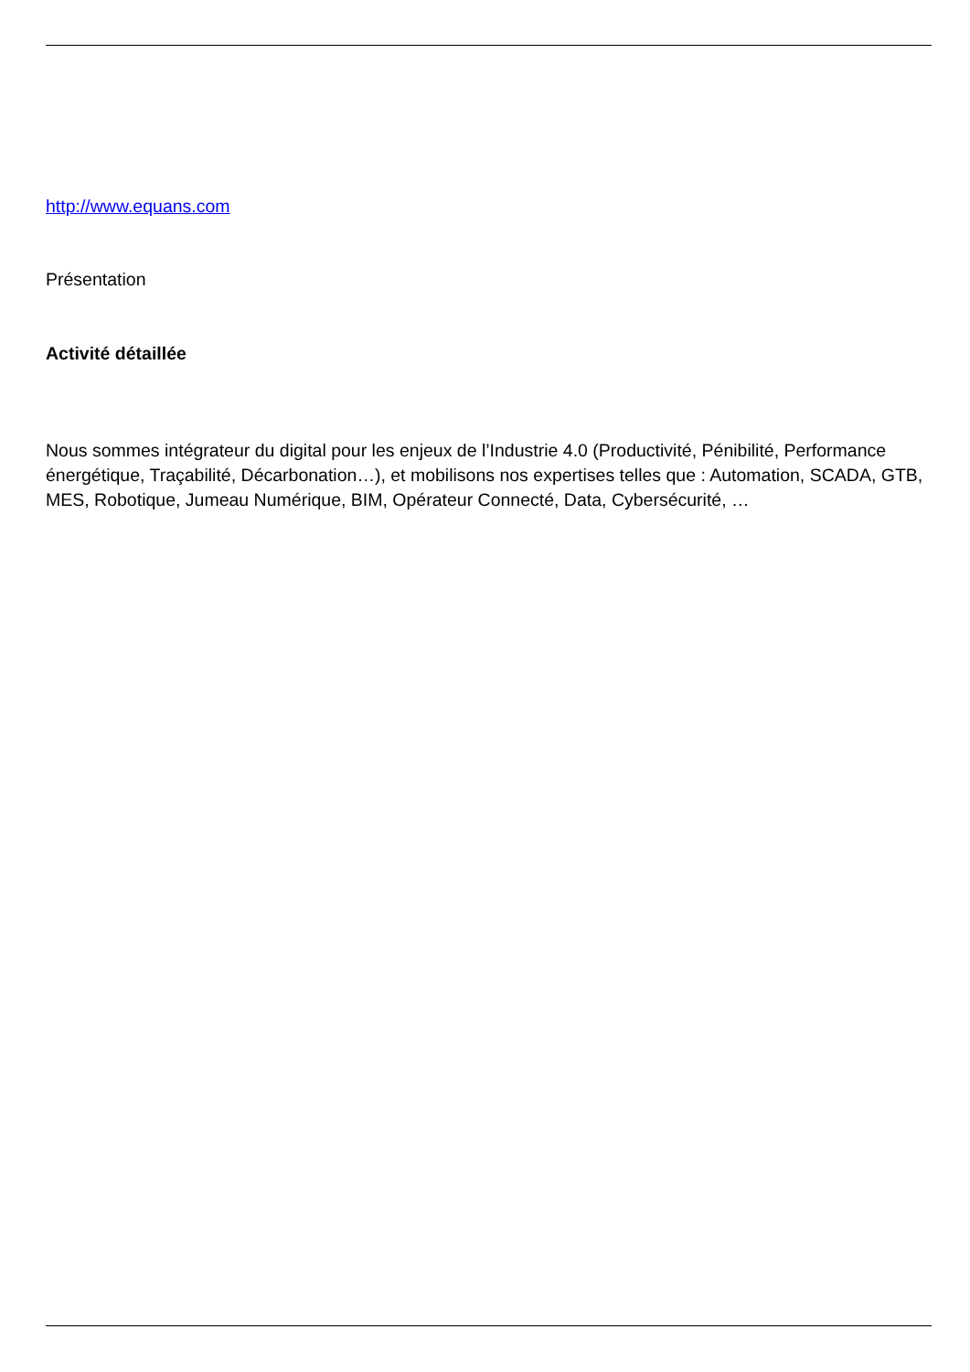http://www.equans.com
Présentation
Activité détaillée
Nous sommes intégrateur du digital pour les enjeux de l’Industrie 4.0 (Productivité, Pénibilité, Performance énergétique, Traçabilité, Décarbonation…), et mobilisons nos expertises telles que : Automation, SCADA, GTB, MES, Robotique, Jumeau Numérique, BIM, Opérateur Connecté, Data, Cybersécurité, …